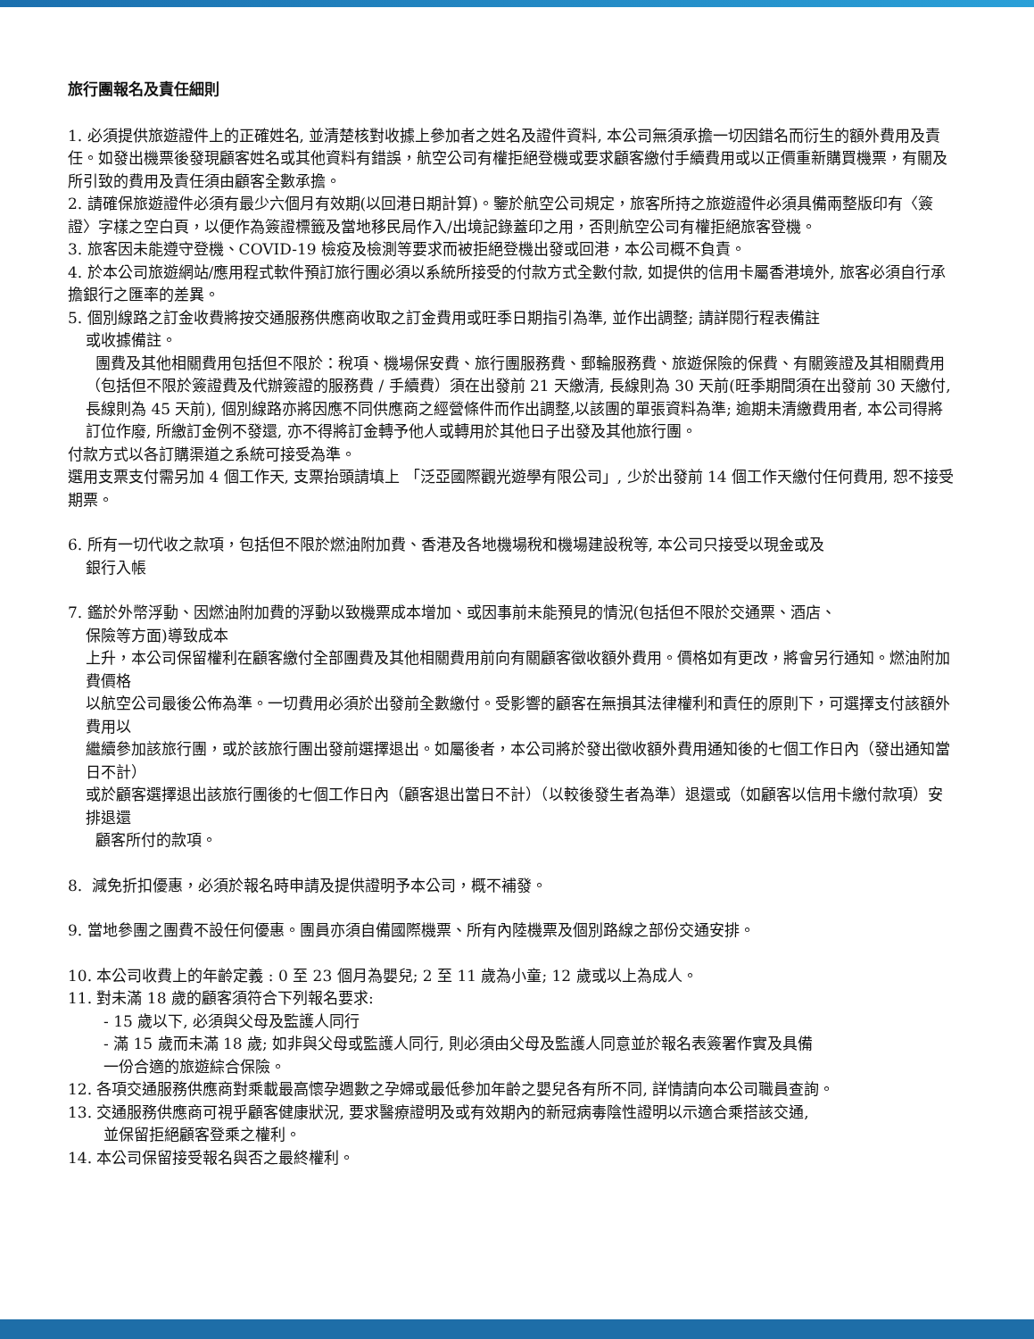旅行團報名及責任細則
1. 必須提供旅遊證件上的正確姓名, 並清楚核對收據上參加者之姓名及證件資料, 本公司無須承擔一切因錯名而衍生的額外費用及責任。如發出機票後發現顧客姓名或其他資料有錯誤，航空公司有權拒絕登機或要求顧客繳付手續費用或以正價重新購買機票，有關及所引致的費用及責任須由顧客全數承擔。
2. 請確保旅遊證件必須有最少六個月有效期(以回港日期計算)。鑒於航空公司規定，旅客所持之旅遊證件必須具備兩整版印有〈簽證〉字樣之空白頁，以便作為簽證標籤及當地移民局作入/出境記錄蓋印之用，否則航空公司有權拒絕旅客登機。
3. 旅客因未能遵守登機、COVID-19 檢疫及檢測等要求而被拒絕登機出發或回港，本公司概不負責。
4. 於本公司旅遊網站/應用程式軟件預訂旅行團必須以系統所接受的付款方式全數付款, 如提供的信用卡屬香港境外, 旅客必須自行承擔銀行之匯率的差異。
5. 個別線路之訂金收費將按交通服務供應商收取之訂金費用或旺季日期指引為準, 並作出調整; 請詳閱行程表備註
或收據備註。
團費及其他相關費用包括但不限於：稅項、機場保安費、旅行團服務費、郵輪服務費、旅遊保險的保費、有關簽證及其相關費用（包括但不限於簽證費及代辦簽證的服務費 / 手續費）須在出發前 21 天繳清, 長線則為 30 天前(旺季期間須在出發前 30 天繳付, 長線則為 45 天前), 個別線路亦將因應不同供應商之經營條件而作出調整,以該團的單張資料為準; 逾期未清繳費用者, 本公司得將訂位作廢, 所繳訂金例不發還, 亦不得將訂金轉予他人或轉用於其他日子出發及其他旅行團。
付款方式以各訂購渠道之系統可接受為準。
選用支票支付需另加 4 個工作天, 支票抬頭請填上 「泛亞國際觀光遊學有限公司」, 少於出發前 14 個工作天繳付任何費用, 恕不接受期票。
6. 所有一切代收之款項，包括但不限於燃油附加費、香港及各地機場稅和機場建設稅等, 本公司只接受以現金或及
銀行入帳
7. 鑑於外幣浮動、因燃油附加費的浮動以致機票成本增加、或因事前未能預見的情況(包括但不限於交通票、酒店、
保險等方面)導致成本
上升，本公司保留權利在顧客繳付全部團費及其他相關費用前向有關顧客徵收額外費用。價格如有更改，將會另行通知。燃油附加費價格
以航空公司最後公佈為準。一切費用必須於出發前全數繳付。受影響的顧客在無損其法律權利和責任的原則下，可選擇支付該額外費用以
繼續參加該旅行團，或於該旅行團出發前選擇退出。如屬後者，本公司將於發出徵收額外費用通知後的七個工作日內（發出通知當日不計）
或於顧客選擇退出該旅行團後的七個工作日內（顧客退出當日不計）（以較後發生者為準）退還或（如顧客以信用卡繳付款項）安排退還
顧客所付的款項。
8. 減免折扣優惠，必須於報名時申請及提供證明予本公司，概不補發。
9. 當地參團之團費不設任何優惠。團員亦須自備國際機票、所有內陸機票及個別路線之部份交通安排。
10. 本公司收費上的年齡定義 : 0 至 23 個月為嬰兒; 2 至 11 歲為小童; 12 歲或以上為成人。
11. 對未滿 18 歲的顧客須符合下列報名要求:
- 15 歲以下, 必須與父母及監護人同行
- 滿 15 歲而未滿 18 歲; 如非與父母或監護人同行, 則必須由父母及監護人同意並於報名表簽署作實及具備
一份合適的旅遊綜合保險。
12. 各項交通服務供應商對乘載最高懷孕週數之孕婦或最低參加年齡之嬰兒各有所不同, 詳情請向本公司職員查詢。
13. 交通服務供應商可視乎顧客健康狀況, 要求醫療證明及或有效期內的新冠病毒陰性證明以示適合乘搭該交通,
並保留拒絕顧客登乘之權利。
14. 本公司保留接受報名與否之最終權利。